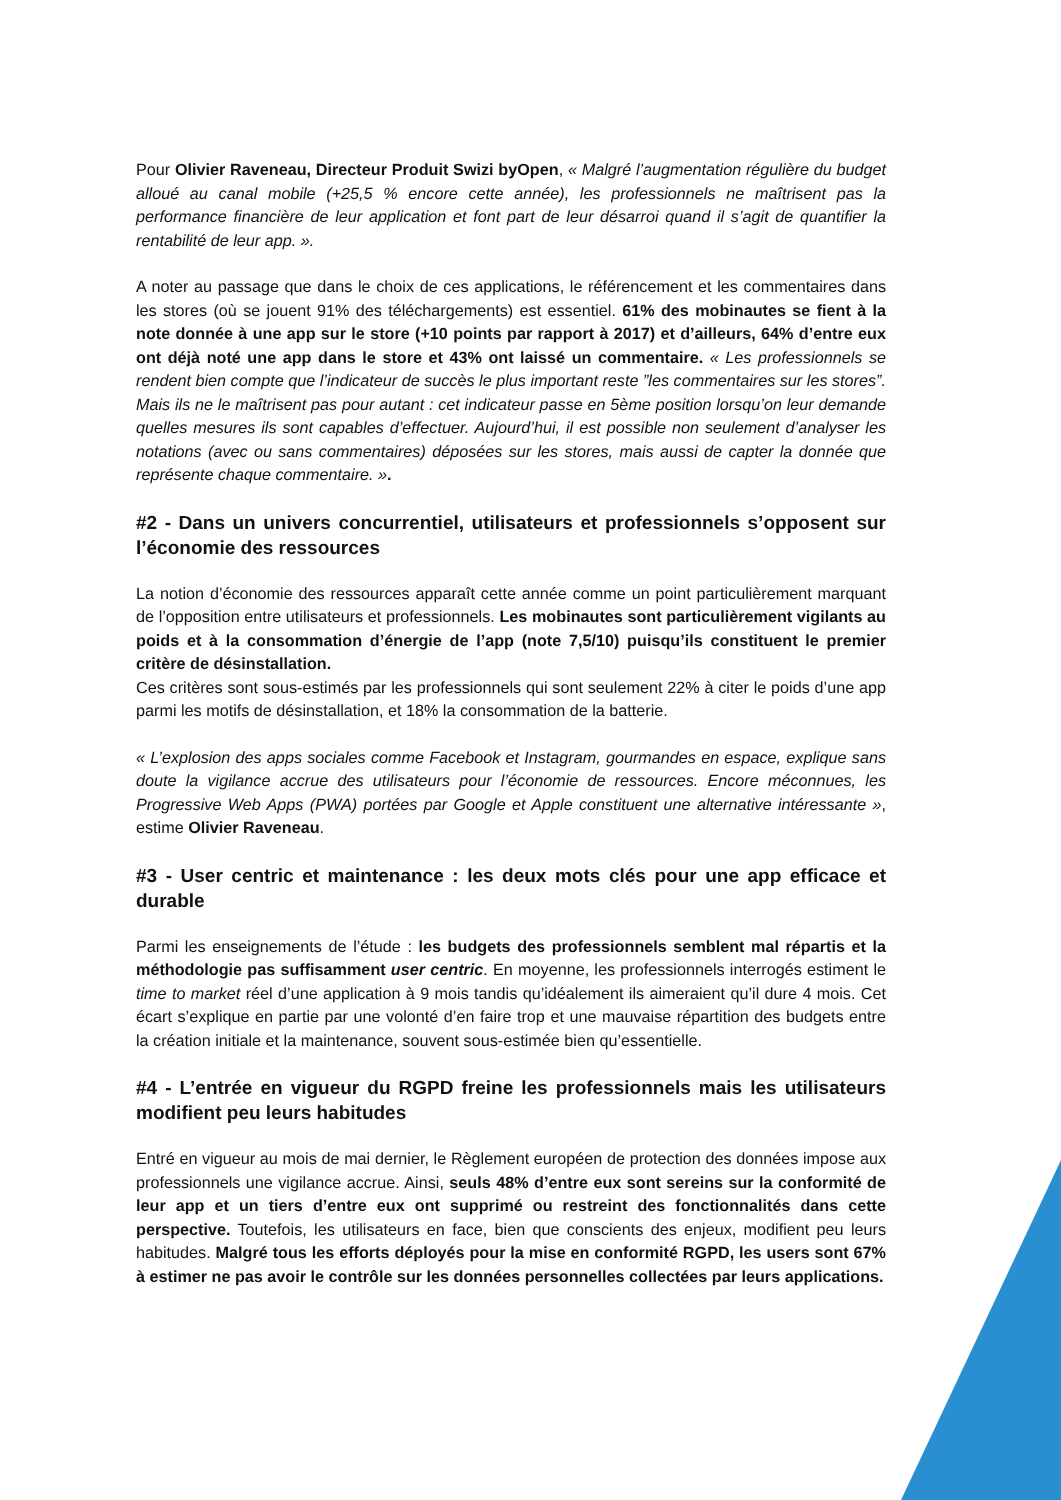Pour Olivier Raveneau, Directeur Produit Swizi byOpen, « Malgré l’augmentation régulière du budget alloué au canal mobile (+25,5 % encore cette année), les professionnels ne maîtrisent pas la performance financière de leur application et font part de leur désarroi quand il s’agit de quantifier la rentabilité de leur app. ».
A noter au passage que dans le choix de ces applications, le référencement et les commentaires dans les stores (où se jouent 91% des téléchargements) est essentiel. 61% des mobinautes se fient à la note donnée à une app sur le store (+10 points par rapport à 2017) et d’ailleurs, 64% d’entre eux ont déjà noté une app dans le store et 43% ont laissé un commentaire. « Les professionnels se rendent bien compte que l’indicateur de succès le plus important reste ”les commentaires sur les stores”. Mais ils ne le maîtrisent pas pour autant : cet indicateur passe en 5ème position lorsqu’on leur demande quelles mesures ils sont capables d’effectuer. Aujourd’hui, il est possible non seulement d’analyser les notations (avec ou sans commentaires) déposées sur les stores, mais aussi de capter la donnée que représente chaque commentaire. ».
#2 - Dans un univers concurrentiel, utilisateurs et professionnels s’opposent sur l’économie des ressources
La notion d’économie des ressources apparaît cette année comme un point particulièrement marquant de l’opposition entre utilisateurs et professionnels. Les mobinautes sont particulièrement vigilants au poids et à la consommation d’énergie de l’app (note 7,5/10) puisqu’ils constituent le premier critère de désinstallation.
Ces critères sont sous-estimés par les professionnels qui sont seulement 22% à citer le poids d’une app parmi les motifs de désinstallation, et 18% la consommation de la batterie.
« L’explosion des apps sociales comme Facebook et Instagram, gourmandes en espace, explique sans doute la vigilance accrue des utilisateurs pour l’économie de ressources. Encore méconnues, les Progressive Web Apps (PWA) portées par Google et Apple constituent une alternative intéressante », estime Olivier Raveneau.
#3 - User centric et maintenance : les deux mots clés pour une app efficace et durable
Parmi les enseignements de l’étude : les budgets des professionnels semblent mal répartis et la méthodologie pas suffisamment user centric. En moyenne, les professionnels interrogés estiment le time to market réel d’une application à 9 mois tandis qu’idéalement ils aimeraient qu’il dure 4 mois. Cet écart s’explique en partie par une volonté d’en faire trop et une mauvaise répartition des budgets entre la création initiale et la maintenance, souvent sous-estimée bien qu’essentielle.
#4 - L’entrée en vigueur du RGPD freine les professionnels mais les utilisateurs modifient peu leurs habitudes
Entré en vigueur au mois de mai dernier, le Règlement européen de protection des données impose aux professionnels une vigilance accrue. Ainsi, seuls 48% d’entre eux sont sereins sur la conformité de leur app et un tiers d’entre eux ont supprimé ou restreint des fonctionnalités dans cette perspective. Toutefois, les utilisateurs en face, bien que conscients des enjeux, modifient peu leurs habitudes. Malgré tous les efforts déployés pour la mise en conformité RGPD, les users sont 67% à estimer ne pas avoir le contrôle sur les données personnelles collectées par leurs applications.